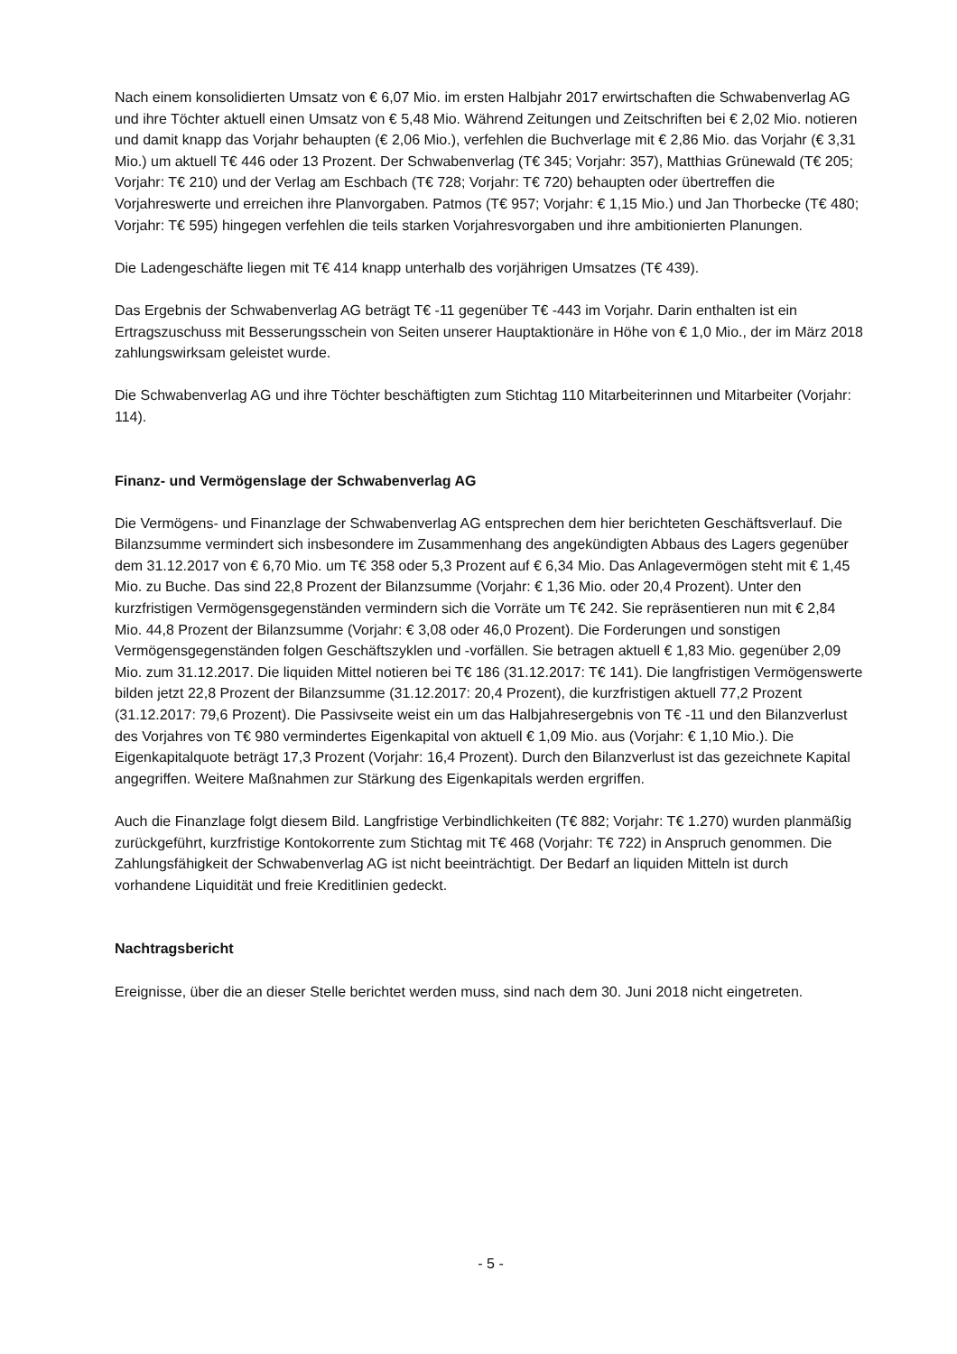Nach einem konsolidierten Umsatz von € 6,07 Mio. im ersten Halbjahr 2017 erwirtschaften die Schwabenverlag AG und ihre Töchter aktuell einen Umsatz von € 5,48 Mio. Während Zeitungen und Zeitschriften bei € 2,02 Mio. notieren und damit knapp das Vorjahr behaupten (€ 2,06 Mio.), verfehlen die Buchverlage mit € 2,86 Mio. das Vorjahr (€ 3,31 Mio.) um aktuell T€ 446 oder 13 Prozent. Der Schwabenverlag (T€ 345; Vorjahr: 357), Matthias Grünewald (T€ 205; Vorjahr: T€ 210) und der Verlag am Eschbach (T€ 728; Vorjahr: T€ 720) behaupten oder übertreffen die Vorjahreswerte und erreichen ihre Planvorgaben. Patmos (T€ 957; Vorjahr: € 1,15 Mio.) und Jan Thorbecke (T€ 480; Vorjahr: T€ 595) hingegen verfehlen die teils starken Vorjahresvorgaben und ihre ambitionierten Planungen.
Die Ladengeschäfte liegen mit T€ 414 knapp unterhalb des vorjährigen Umsatzes (T€ 439).
Das Ergebnis der Schwabenverlag AG beträgt T€ -11 gegenüber T€ -443 im Vorjahr. Darin enthalten ist ein Ertragszuschuss mit Besserungsschein von Seiten unserer Hauptaktionäre in Höhe von € 1,0 Mio., der im März 2018 zahlungswirksam geleistet wurde.
Die Schwabenverlag AG und ihre Töchter beschäftigten zum Stichtag 110 Mitarbeiterinnen und Mitarbeiter (Vorjahr: 114).
Finanz- und Vermögenslage der Schwabenverlag AG
Die Vermögens- und Finanzlage der Schwabenverlag AG entsprechen dem hier berichteten Geschäftsverlauf. Die Bilanzsumme vermindert sich insbesondere im Zusammenhang des angekündigten Abbaus des Lagers gegenüber dem 31.12.2017 von € 6,70 Mio. um T€ 358 oder 5,3 Prozent auf € 6,34 Mio. Das Anlagevermögen steht mit € 1,45 Mio. zu Buche. Das sind 22,8 Prozent der Bilanzsumme (Vorjahr: € 1,36 Mio. oder 20,4 Prozent). Unter den kurzfristigen Vermögensgegenständen vermindern sich die Vorräte um T€ 242. Sie repräsentieren nun mit € 2,84 Mio. 44,8 Prozent der Bilanzsumme (Vorjahr: € 3,08 oder 46,0 Prozent). Die Forderungen und sonstigen Vermögensgegenständen folgen Geschäftszyklen und -vorfällen. Sie betragen aktuell € 1,83 Mio. gegenüber 2,09 Mio. zum 31.12.2017. Die liquiden Mittel notieren bei T€ 186 (31.12.2017: T€ 141). Die langfristigen Vermögenswerte bilden jetzt 22,8 Prozent der Bilanzsumme (31.12.2017: 20,4 Prozent), die kurzfristigen aktuell 77,2 Prozent (31.12.2017: 79,6 Prozent). Die Passivseite weist ein um das Halbjahresergebnis von T€ -11 und den Bilanzverlust des Vorjahres von T€ 980 vermindertes Eigenkapital von aktuell € 1,09 Mio. aus (Vorjahr: € 1,10 Mio.). Die Eigenkapitalquote beträgt 17,3 Prozent (Vorjahr: 16,4 Prozent). Durch den Bilanzverlust ist das gezeichnete Kapital angegriffen. Weitere Maßnahmen zur Stärkung des Eigenkapitals werden ergriffen.
Auch die Finanzlage folgt diesem Bild. Langfristige Verbindlichkeiten (T€ 882; Vorjahr: T€ 1.270) wurden planmäßig zurückgeführt, kurzfristige Kontokorrente zum Stichtag mit T€ 468 (Vorjahr: T€ 722) in Anspruch genommen. Die Zahlungsfähigkeit der Schwabenverlag AG ist nicht beeinträchtigt. Der Bedarf an liquiden Mitteln ist durch vorhandene Liquidität und freie Kreditlinien gedeckt.
Nachtragsbericht
Ereignisse, über die an dieser Stelle berichtet werden muss, sind nach dem 30. Juni 2018 nicht eingetreten.
- 5 -